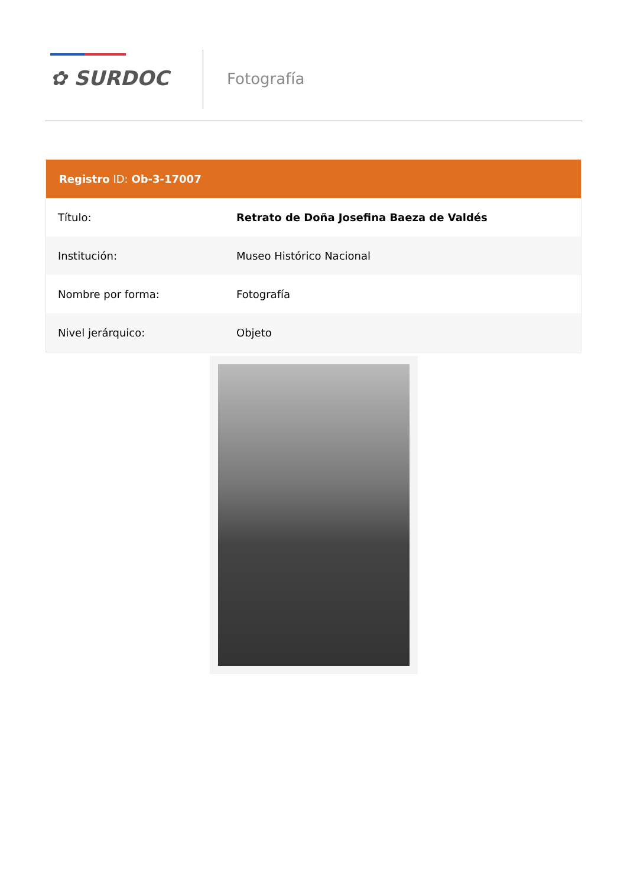✿ SURDOC Fotografía
Registro ID: Ob-3-17007
| Título: | Retrato de Doña Josefina Baeza de Valdés |
| Institución: | Museo Histórico Nacional |
| Nombre por forma: | Fotografía |
| Nivel jerárquico: | Objeto |